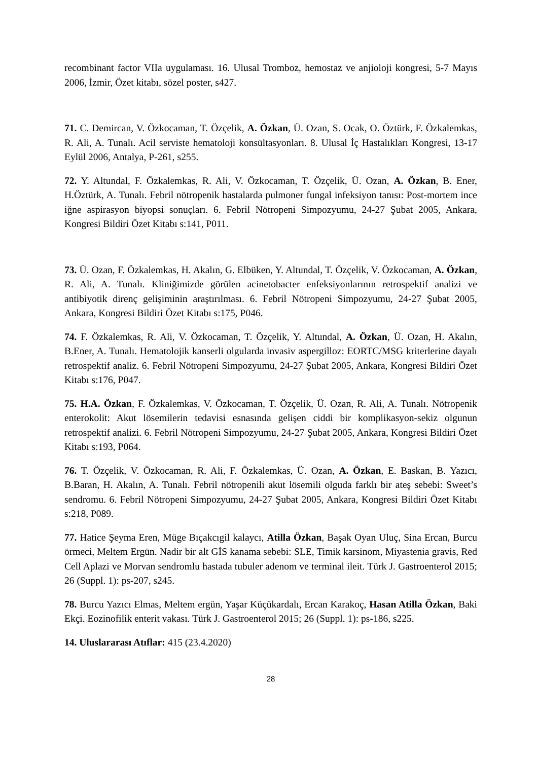recombinant factor VIIa uygulaması. 16. Ulusal Tromboz, hemostaz ve anjioloji kongresi, 5-7 Mayıs 2006, İzmir, Özet kitabı, sözel poster, s427.
71. C. Demircan, V. Özkocaman, T. Özçelik, A. Özkan, Ü. Ozan, S. Ocak, O. Öztürk, F. Özkalemkas, R. Ali, A. Tunalı. Acil serviste hematoloji konsültasyonları. 8. Ulusal İç Hastalıkları Kongresi, 13-17 Eylül 2006, Antalya, P-261, s255.
72. Y. Altundal, F. Özkalemkas, R. Ali, V. Özkocaman, T. Özçelik, Ü. Ozan, A. Özkan, B. Ener, H.Öztürk, A. Tunalı. Febril nötropenik hastalarda pulmoner fungal infeksiyon tanısı: Post-mortem ince iğne aspirasyon biyopsi sonuçları. 6. Febril Nötropeni Simpozyumu, 24-27 Şubat 2005, Ankara, Kongresi Bildiri Özet Kitabı s:141, P011.
73. Ü. Ozan, F. Özkalemkas, H. Akalın, G. Elbüken, Y. Altundal, T. Özçelik, V. Özkocaman, A. Özkan, R. Ali, A. Tunalı. Kliniğimizde görülen acinetobacter enfeksiyonlarının retrospektif analizi ve antibiyotik direnç gelişiminin araştırılması. 6. Febril Nötropeni Simpozyumu, 24-27 Şubat 2005, Ankara, Kongresi Bildiri Özet Kitabı s:175, P046.
74. F. Özkalemkas, R. Ali, V. Özkocaman, T. Özçelik, Y. Altundal, A. Özkan, Ü. Ozan, H. Akalın, B.Ener, A. Tunalı. Hematolojik kanserli olgularda invasiv aspergilloz: EORTC/MSG kriterlerine dayalı retrospektif analiz. 6. Febril Nötropeni Simpozyumu, 24-27 Şubat 2005, Ankara, Kongresi Bildiri Özet Kitabı s:176, P047.
75. H.A. Özkan, F. Özkalemkas, V. Özkocaman, T. Özçelik, Ü. Ozan, R. Ali, A. Tunalı. Nötropenik enterokolit: Akut lösemilerin tedavisi esnasında gelişen ciddi bir komplikasyon-sekiz olgunun retrospektif analizi. 6. Febril Nötropeni Simpozyumu, 24-27 Şubat 2005, Ankara, Kongresi Bildiri Özet Kitabı s:193, P064.
76. T. Özçelik, V. Özkocaman, R. Ali, F. Özkalemkas, Ü. Ozan, A. Özkan, E. Baskan, B. Yazıcı, B.Baran, H. Akalın, A. Tunalı. Febril nötropenili akut lösemili olguda farklı bir ateş sebebi: Sweet’s sendromu. 6. Febril Nötropeni Simpozyumu, 24-27 Şubat 2005, Ankara, Kongresi Bildiri Özet Kitabı s:218, P089.
77. Hatice Şeyma Eren, Müge Bıçakcıgil kalaycı, Atilla Özkan, Başak Oyan Uluç, Sina Ercan, Burcu örmeci, Meltem Ergün. Nadir bir alt GİS kanama sebebi: SLE, Timik karsinom, Miyastenia gravis, Red Cell Aplazi ve Morvan sendromlu hastada tubuler adenom ve terminal ileit. Türk J. Gastroenterol 2015; 26 (Suppl. 1): ps-207, s245.
78. Burcu Yazıcı Elmas, Meltem ergün, Yaşar Küçükardalı, Ercan Karakoç, Hasan Atilla Özkan, Baki Ekçi. Eozinofilik enterit vakası. Türk J. Gastroenterol 2015; 26 (Suppl. 1): ps-186, s225.
14. Uluslararası Atıflar: 415 (23.4.2020)
28